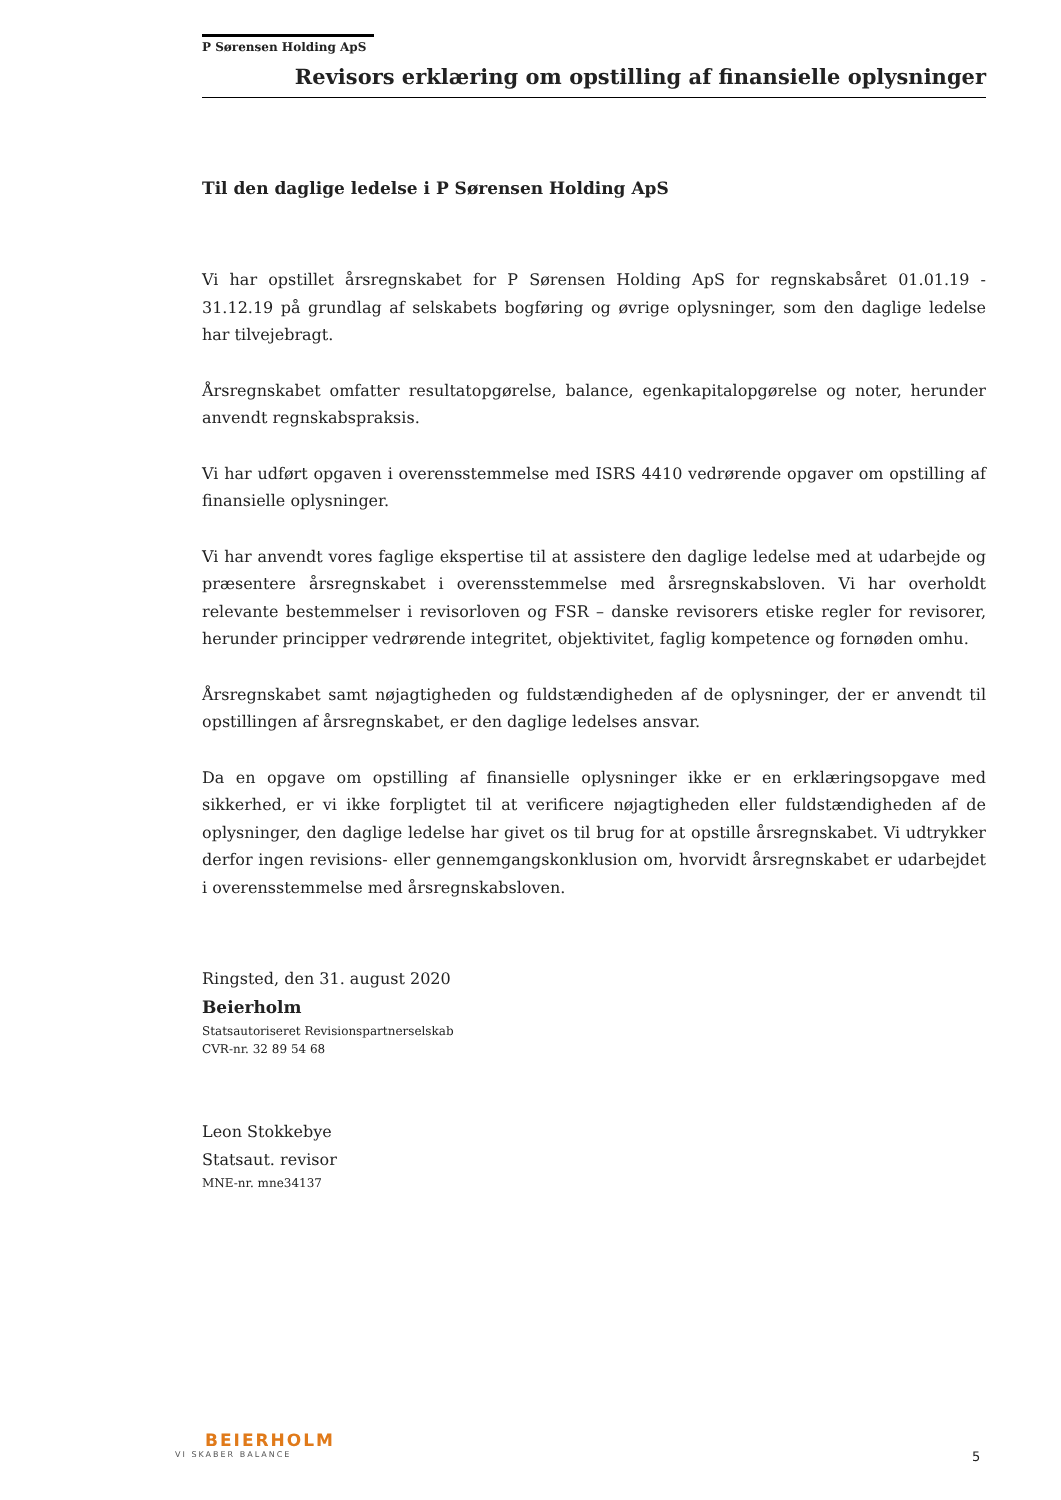P Sørensen Holding ApS
Revisors erklæring om opstilling af finansielle oplysninger
Til den daglige ledelse i P Sørensen Holding ApS
Vi har opstillet årsregnskabet for P Sørensen Holding ApS for regnskabsåret 01.01.19 - 31.12.19 på grundlag af selskabets bogføring og øvrige oplysninger, som den daglige ledelse har tilvejebragt.
Årsregnskabet omfatter resultatopgørelse, balance, egenkapitalopgørelse og noter, herunder anvendt regnskabspraksis.
Vi har udført opgaven i overensstemmelse med ISRS 4410 vedrørende opgaver om opstilling af finansielle oplysninger.
Vi har anvendt vores faglige ekspertise til at assistere den daglige ledelse med at udarbejde og præsentere årsregnskabet i overensstemmelse med årsregnskabsloven. Vi har overholdt relevante bestemmelser i revisorloven og FSR – danske revisorers etiske regler for revisorer, herunder principper vedrørende integritet, objektivitet, faglig kompetence og fornøden omhu.
Årsregnskabet samt nøjagtigheden og fuldstændigheden af de oplysninger, der er anvendt til opstillingen af årsregnskabet, er den daglige ledelses ansvar.
Da en opgave om opstilling af finansielle oplysninger ikke er en erklæringsopgave med sikkerhed, er vi ikke forpligtet til at verificere nøjagtigheden eller fuldstændigheden af de oplysninger, den daglige ledelse har givet os til brug for at opstille årsregnskabet. Vi udtrykker derfor ingen revisions- eller gennemgangskonklusion om, hvorvidt årsregnskabet er udarbejdet i overensstemmelse med årsregnskabsloven.
Ringsted, den 31. august 2020
Beierholm
Statsautoriseret Revisionspartnerselskab
CVR-nr. 32 89 54 68
Leon Stokkebye
Statsaut. revisor
MNE-nr. mne34137
BEIERHOLM
VI SKABER BALANCE
5